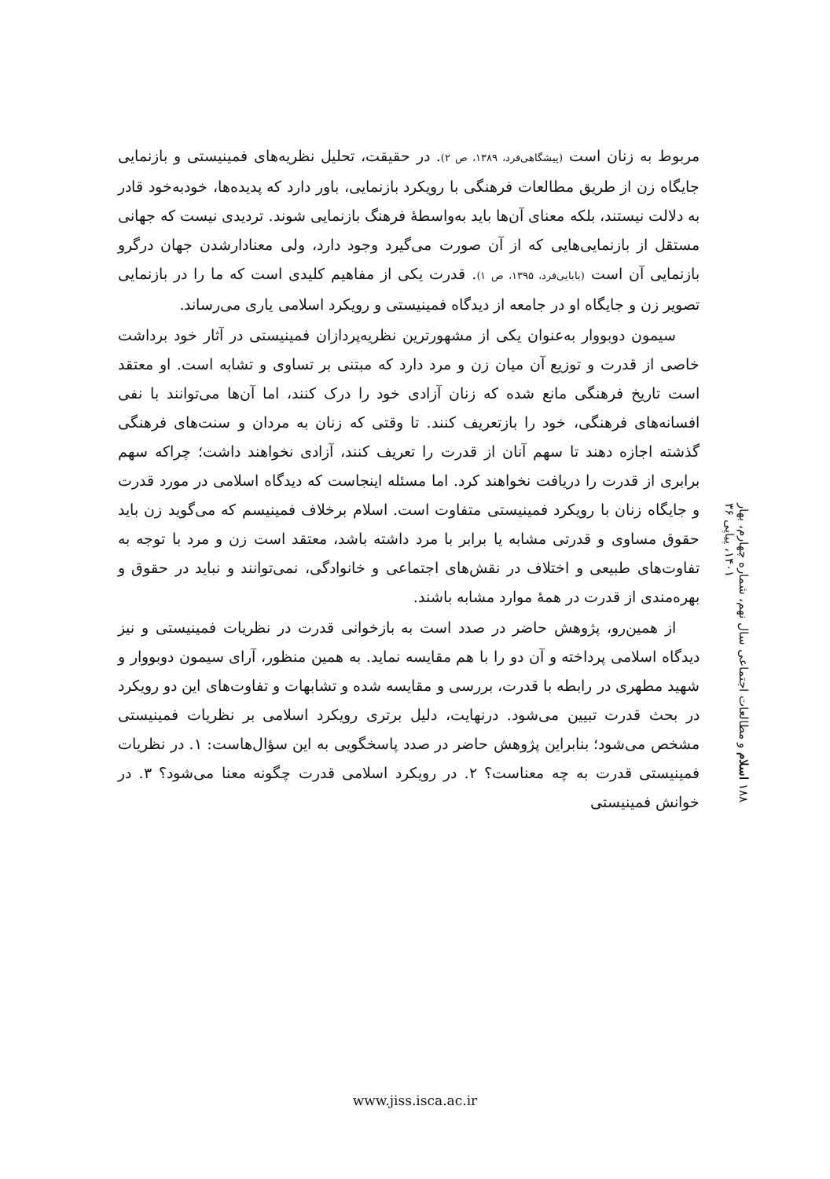مربوط به زنان است (پیشگاهی‌فرد، ۱۳۸۹، ص ۲). در حقیقت، تحلیل نظریه‌های فمینیستی و بازنمایی جایگاه زن از طریق مطالعات فرهنگی با رویکرد بازنمایی، باور دارد که پدیده‌ها، خودبه‌خود قادر به دلالت نیستند، بلکه معنای آن‌ها باید به‌واسطهٔ فرهنگ بازنمایی شوند. تردیدی نیست که جهانی مستقل از بازنمایی‌هایی که از آن صورت می‌گیرد وجود دارد، ولی معنادارشدن جهان درگرو بازنمایی آن است (بابایی‌فرد، ۱۳۹۵، ص ۱). قدرت یکی از مفاهیم کلیدی است که ما را در بازنمایی تصویر زن و جایگاه او در جامعه از دیدگاه فمینیستی و رویکرد اسلامی یاری می‌رساند.
سیمون دوبووار به‌عنوان یکی از مشهورترین نظریه‌پردازان فمینیستی در آثار خود برداشت خاصی از قدرت و توزیع آن میان زن و مرد دارد که مبتنی بر تساوی و تشابه است. او معتقد است تاریخ فرهنگی مانع شده که زنان آزادی خود را درک کنند، اما آن‌ها می‌توانند با نفی افسانه‌های فرهنگی، خود را بازتعریف کنند. تا وقتی که زنان به مردان و سنت‌های فرهنگی گذشته اجازه دهند تا سهم آنان از قدرت را تعریف کنند، آزادی نخواهند داشت؛ چراکه سهم برابری از قدرت را دریافت نخواهند کرد. اما مسئله اینجاست که دیدگاه اسلامی در مورد قدرت و جایگاه زنان با رویکرد فمینیستی متفاوت است. اسلام برخلاف فمینیسم که می‌گوید زن باید حقوق مساوی و قدرتی مشابه یا برابر با مرد داشته باشد، معتقد است زن و مرد با توجه به تفاوت‌های طبیعی و اختلاف در نقش‌های اجتماعی و خانوادگی، نمی‌توانند و نباید در حقوق و بهره‌مندی از قدرت در همهٔ موارد مشابه باشند.
از همین‌رو، پژوهش حاضر در صدد است به بازخوانی قدرت در نظریات فمینیستی و نیز دیدگاه اسلامی پرداخته و آن دو را با هم مقایسه نماید. به همین منظور، آرای سیمون دوبووار و شهید مطهری در رابطه با قدرت، بررسی و مقایسه شده و تشابهات و تفاوت‌های این دو رویکرد در بحث قدرت تبیین می‌شود. درنهایت، دلیل برتری رویکرد اسلامی بر نظریات فمینیستی مشخص می‌شود؛ بنابراین پژوهش حاضر در صدد پاسخگویی به این سؤال‌هاست: ۱. در نظریات فمینیستی قدرت به چه معناست؟ ۲. در رویکرد اسلامی قدرت چگونه معنا می‌شود؟ ۳. در خوانش فمینیستی
۱۸۸ اسلام و مطالعات اجتماعی سال نهم، شماره چهارم، بهار ۱۴۰۱، پیاپی ۳۶
www.jiss.isca.ac.ir